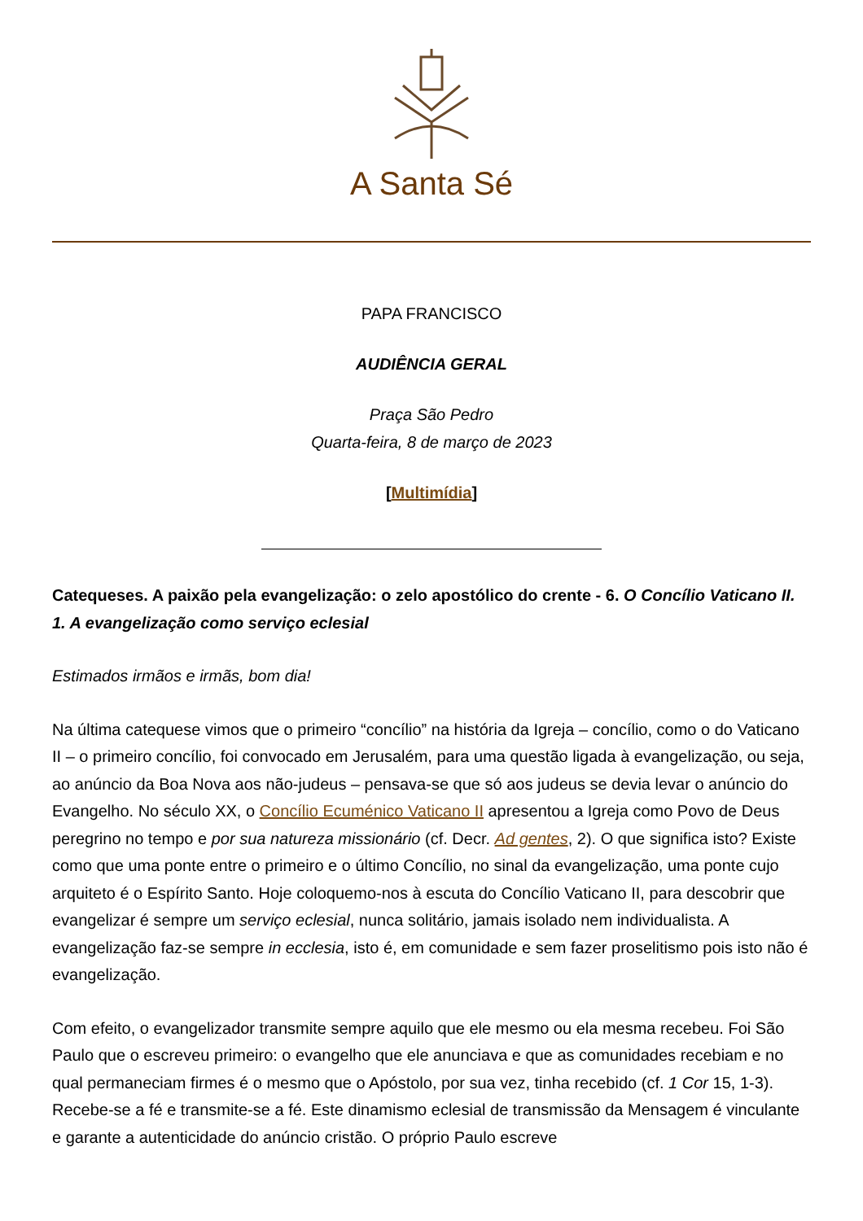A Santa Sé
PAPA FRANCISCO
AUDIÊNCIA GERAL
Praça São Pedro
Quarta-feira, 8 de março de 2023
[Multimídia]
Catequeses. A paixão pela evangelização: o zelo apostólico do crente - 6. O Concílio Vaticano II. 1. A evangelização como serviço eclesial
Estimados irmãos e irmãs, bom dia!
Na última catequese vimos que o primeiro “concílio” na história da Igreja – concílio, como o do Vaticano II – o primeiro concílio, foi convocado em Jerusalém, para uma questão ligada à evangelização, ou seja, ao anúncio da Boa Nova aos não-judeus – pensava-se que só aos judeus se devia levar o anúncio do Evangelho. No século XX, o Concílio Ecuménico Vaticano II apresentou a Igreja como Povo de Deus peregrino no tempo e por sua natureza missionário (cf. Decr. Ad gentes, 2). O que significa isto? Existe como que uma ponte entre o primeiro e o último Concílio, no sinal da evangelização, uma ponte cujo arquiteto é o Espírito Santo. Hoje coloquemo-nos à escuta do Concílio Vaticano II, para descobrir que evangelizar é sempre um serviço eclesial, nunca solitário, jamais isolado nem individualista. A evangelização faz-se sempre in ecclesia, isto é, em comunidade e sem fazer proselitismo pois isto não é evangelização.
Com efeito, o evangelizador transmite sempre aquilo que ele mesmo ou ela mesma recebeu. Foi São Paulo que o escreveu primeiro: o evangelho que ele anunciava e que as comunidades recebiam e no qual permaneciam firmes é o mesmo que o Apóstolo, por sua vez, tinha recebido (cf. 1 Cor 15, 1-3). Recebe-se a fé e transmite-se a fé. Este dinamismo eclesial de transmissão da Mensagem é vinculante e garante a autenticidade do anúncio cristão. O próprio Paulo escreve